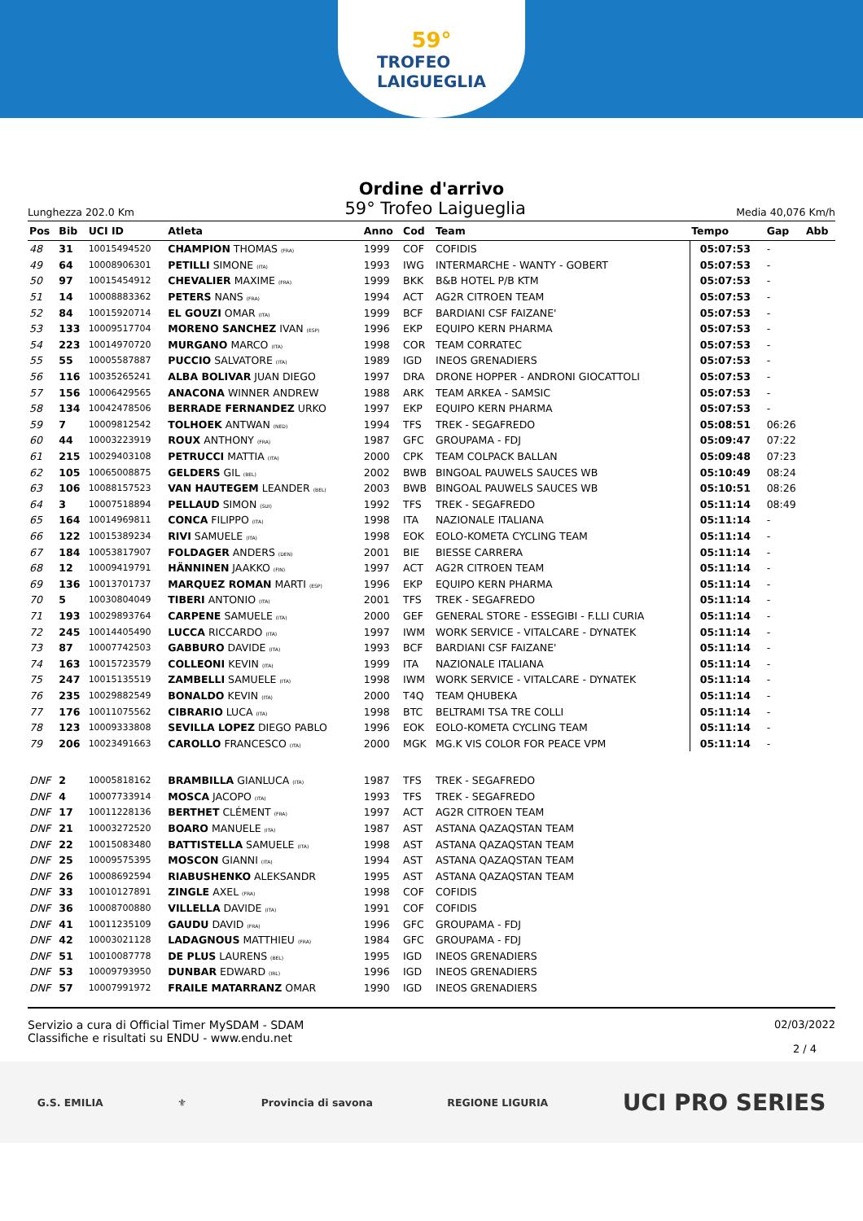59°
TROFEO
LAIGUEGLIA
Ordine d'arrivo
Lunghezza 202.0 Km
59° Trofeo Laigueglia
Media 40,076 Km/h
| Pos | Bib | UCI ID | Atleta | Anno | Cod | Team | Tempo | Gap | Abb |
| --- | --- | --- | --- | --- | --- | --- | --- | --- | --- |
| 48 | 31 | 10015494520 | CHAMPION THOMAS (FRA) | 1999 | COF | COFIDIS | 05:07:53 | - | |
| 49 | 64 | 10008906301 | PETILLI SIMONE (ITA) | 1993 | IWG | INTERMARCHE - WANTY - GOBERT | 05:07:53 | - | |
| 50 | 97 | 10015454912 | CHEVALIER MAXIME (FRA) | 1999 | BKK | B&B HOTEL P/B KTM | 05:07:53 | - | |
| 51 | 14 | 10008883362 | PETERS NANS (FRA) | 1994 | ACT | AG2R CITROEN TEAM | 05:07:53 | - | |
| 52 | 84 | 10015920714 | EL GOUZI OMAR (ITA) | 1999 | BCF | BARDIANI CSF FAIZANE' | 05:07:53 | - | |
| 53 | 133 | 10009517704 | MORENO SANCHEZ IVAN (ESP) | 1996 | EKP | EQUIPO KERN PHARMA | 05:07:53 | - | |
| 54 | 223 | 10014970720 | MURGANO MARCO (ITA) | 1998 | COR | TEAM CORRATEC | 05:07:53 | - | |
| 55 | 55 | 10005587887 | PUCCIO SALVATORE (ITA) | 1989 | IGD | INEOS GRENADIERS | 05:07:53 | - | |
| 56 | 116 | 10035265241 | ALBA BOLIVAR JUAN DIEGO | 1997 | DRA | DRONE HOPPER - ANDRONI GIOCATTOLI | 05:07:53 | - | |
| 57 | 156 | 10006429565 | ANACONA WINNER ANDREW | 1988 | ARK | TEAM ARKEA - SAMSIC | 05:07:53 | - | |
| 58 | 134 | 10042478506 | BERRADE FERNANDEZ URKO | 1997 | EKP | EQUIPO KERN PHARMA | 05:07:53 | - | |
| 59 | 7 | 10009812542 | TOLHOEK ANTWAN (NED) | 1994 | TFS | TREK - SEGAFREDO | 05:08:51 | 06:26 | |
| 60 | 44 | 10003223919 | ROUX ANTHONY (FRA) | 1987 | GFC | GROUPAMA - FDJ | 05:09:47 | 07:22 | |
| 61 | 215 | 10029403108 | PETRUCCI MATTIA (ITA) | 2000 | CPK | TEAM COLPACK BALLAN | 05:09:48 | 07:23 | |
| 62 | 105 | 10065008875 | GELDERS GIL (BEL) | 2002 | BWB | BINGOAL PAUWELS SAUCES WB | 05:10:49 | 08:24 | |
| 63 | 106 | 10088157523 | VAN HAUTEGEM LEANDER (BEL) | 2003 | BWB | BINGOAL PAUWELS SAUCES WB | 05:10:51 | 08:26 | |
| 64 | 3 | 10007518894 | PELLAUD SIMON (SUI) | 1992 | TFS | TREK - SEGAFREDO | 05:11:14 | 08:49 | |
| 65 | 164 | 10014969811 | CONCA FILIPPO (ITA) | 1998 | ITA | NAZIONALE ITALIANA | 05:11:14 | - | |
| 66 | 122 | 10015389234 | RIVI SAMUELE (ITA) | 1998 | EOK | EOLO-KOMETA CYCLING TEAM | 05:11:14 | - | |
| 67 | 184 | 10053817907 | FOLDAGER ANDERS (DEN) | 2001 | BIE | BIESSE CARRERA | 05:11:14 | - | |
| 68 | 12 | 10009419791 | HÄNNINEN JAAKKO (FIN) | 1997 | ACT | AG2R CITROEN TEAM | 05:11:14 | - | |
| 69 | 136 | 10013701737 | MARQUEZ ROMAN MARTI (ESP) | 1996 | EKP | EQUIPO KERN PHARMA | 05:11:14 | - | |
| 70 | 5 | 10030804049 | TIBERI ANTONIO (ITA) | 2001 | TFS | TREK - SEGAFREDO | 05:11:14 | - | |
| 71 | 193 | 10029893764 | CARPENE SAMUELE (ITA) | 2000 | GEF | GENERAL STORE - ESSEGIBI - F.LLI CURIA | 05:11:14 | - | |
| 72 | 245 | 10014405490 | LUCCA RICCARDO (ITA) | 1997 | IWM | WORK SERVICE - VITALCARE - DYNATEK | 05:11:14 | - | |
| 73 | 87 | 10007742503 | GABBURO DAVIDE (ITA) | 1993 | BCF | BARDIANI CSF FAIZANE' | 05:11:14 | - | |
| 74 | 163 | 10015723579 | COLLEONI KEVIN (ITA) | 1999 | ITA | NAZIONALE ITALIANA | 05:11:14 | - | |
| 75 | 247 | 10015135519 | ZAMBELLI SAMUELE (ITA) | 1998 | IWM | WORK SERVICE - VITALCARE - DYNATEK | 05:11:14 | - | |
| 76 | 235 | 10029882549 | BONALDO KEVIN (ITA) | 2000 | T4Q | TEAM QHUBEKA | 05:11:14 | - | |
| 77 | 176 | 10011075562 | CIBRARIO LUCA (ITA) | 1998 | BTC | BELTRAMI TSA TRE COLLI | 05:11:14 | - | |
| 78 | 123 | 10009333808 | SEVILLA LOPEZ DIEGO PABLO | 1996 | EOK | EOLO-KOMETA CYCLING TEAM | 05:11:14 | - | |
| 79 | 206 | 10023491663 | CAROLLO FRANCESCO (ITA) | 2000 | MGK | MG.K VIS COLOR FOR PEACE VPM | 05:11:14 | - | |
| DNF | 2 | 10005818162 | BRAMBILLA GIANLUCA (ITA) | 1987 | TFS | TREK - SEGAFREDO | | | |
| DNF | 4 | 10007733914 | MOSCA JACOPO (ITA) | 1993 | TFS | TREK - SEGAFREDO | | | |
| DNF | 17 | 10011228136 | BERTHET CLÉMENT (FRA) | 1997 | ACT | AG2R CITROEN TEAM | | | |
| DNF | 21 | 10003272520 | BOARO MANUELE (ITA) | 1987 | AST | ASTANA QAZAQSTAN TEAM | | | |
| DNF | 22 | 10015083480 | BATTISTELLA SAMUELE (ITA) | 1998 | AST | ASTANA QAZAQSTAN TEAM | | | |
| DNF | 25 | 10009575395 | MOSCON GIANNI (ITA) | 1994 | AST | ASTANA QAZAQSTAN TEAM | | | |
| DNF | 26 | 10008692594 | RIABUSHENKO ALEKSANDR | 1995 | AST | ASTANA QAZAQSTAN TEAM | | | |
| DNF | 33 | 10010127891 | ZINGLE AXEL (FRA) | 1998 | COF | COFIDIS | | | |
| DNF | 36 | 10008700880 | VILLELLA DAVIDE (ITA) | 1991 | COF | COFIDIS | | | |
| DNF | 41 | 10011235109 | GAUDU DAVID (FRA) | 1996 | GFC | GROUPAMA - FDJ | | | |
| DNF | 42 | 10003021128 | LADAGNOUS MATTHIEU (FRA) | 1984 | GFC | GROUPAMA - FDJ | | | |
| DNF | 51 | 10010087778 | DE PLUS LAURENS (BEL) | 1995 | IGD | INEOS GRENADIERS | | | |
| DNF | 53 | 10009793950 | DUNBAR EDWARD (IRL) | 1996 | IGD | INEOS GRENADIERS | | | |
| DNF | 57 | 10007991972 | FRAILE MATARRANZ OMAR | 1990 | IGD | INEOS GRENADIERS | | | |
Servizio a cura di Official Timer MySDAM - SDAM
Classifiche e risultati su ENDU - www.endu.net
02/03/2022
2 / 4
G.S. EMILIA ⚜ Provincia di savona REGIONE LIGURIA
UCI PRO SERIES